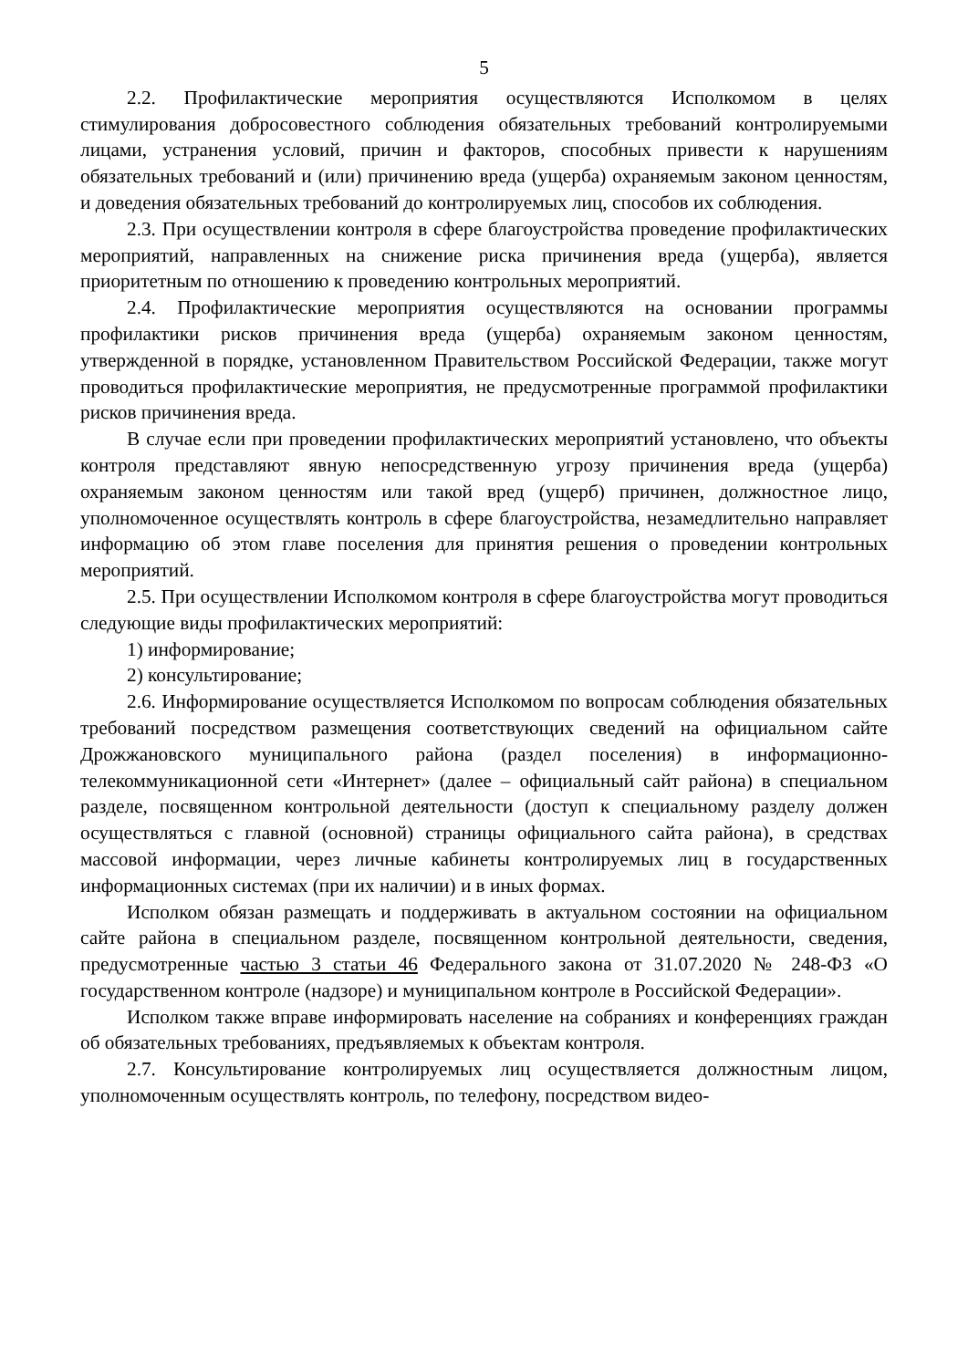5
2.2. Профилактические мероприятия осуществляются Исполкомом в целях стимулирования добросовестного соблюдения обязательных требований контролируемыми лицами, устранения условий, причин и факторов, способных привести к нарушениям обязательных требований и (или) причинению вреда (ущерба) охраняемым законом ценностям, и доведения обязательных требований до контролируемых лиц, способов их соблюдения.
2.3. При осуществлении контроля в сфере благоустройства проведение профилактических мероприятий, направленных на снижение риска причинения вреда (ущерба), является приоритетным по отношению к проведению контрольных мероприятий.
2.4. Профилактические мероприятия осуществляются на основании программы профилактики рисков причинения вреда (ущерба) охраняемым законом ценностям, утвержденной в порядке, установленном Правительством Российской Федерации, также могут проводиться профилактические мероприятия, не предусмотренные программой профилактики рисков причинения вреда.
В случае если при проведении профилактических мероприятий установлено, что объекты контроля представляют явную непосредственную угрозу причинения вреда (ущерба) охраняемым законом ценностям или такой вред (ущерб) причинен, должностное лицо, уполномоченное осуществлять контроль в сфере благоустройства, незамедлительно направляет информацию об этом главе поселения для принятия решения о проведении контрольных мероприятий.
2.5. При осуществлении Исполкомом контроля в сфере благоустройства могут проводиться следующие виды профилактических мероприятий:
1) информирование;
2) консультирование;
2.6. Информирование осуществляется Исполкомом по вопросам соблюдения обязательных требований посредством размещения соответствующих сведений на официальном сайте Дрожжановского муниципального района (раздел поселения) в информационно-телекоммуникационной сети «Интернет» (далее – официальный сайт района) в специальном разделе, посвященном контрольной деятельности (доступ к специальному разделу должен осуществляться с главной (основной) страницы официального сайта района), в средствах массовой информации, через личные кабинеты контролируемых лиц в государственных информационных системах (при их наличии) и в иных формах.
Исполком обязан размещать и поддерживать в актуальном состоянии на официальном сайте района в специальном разделе, посвященном контрольной деятельности, сведения, предусмотренные частью 3 статьи 46 Федерального закона от 31.07.2020 № 248-ФЗ «О государственном контроле (надзоре) и муниципальном контроле в Российской Федерации».
Исполком также вправе информировать население на собраниях и конференциях граждан об обязательных требованиях, предъявляемых к объектам контроля.
2.7. Консультирование контролируемых лиц осуществляется должностным лицом, уполномоченным осуществлять контроль, по телефону, посредством видео-